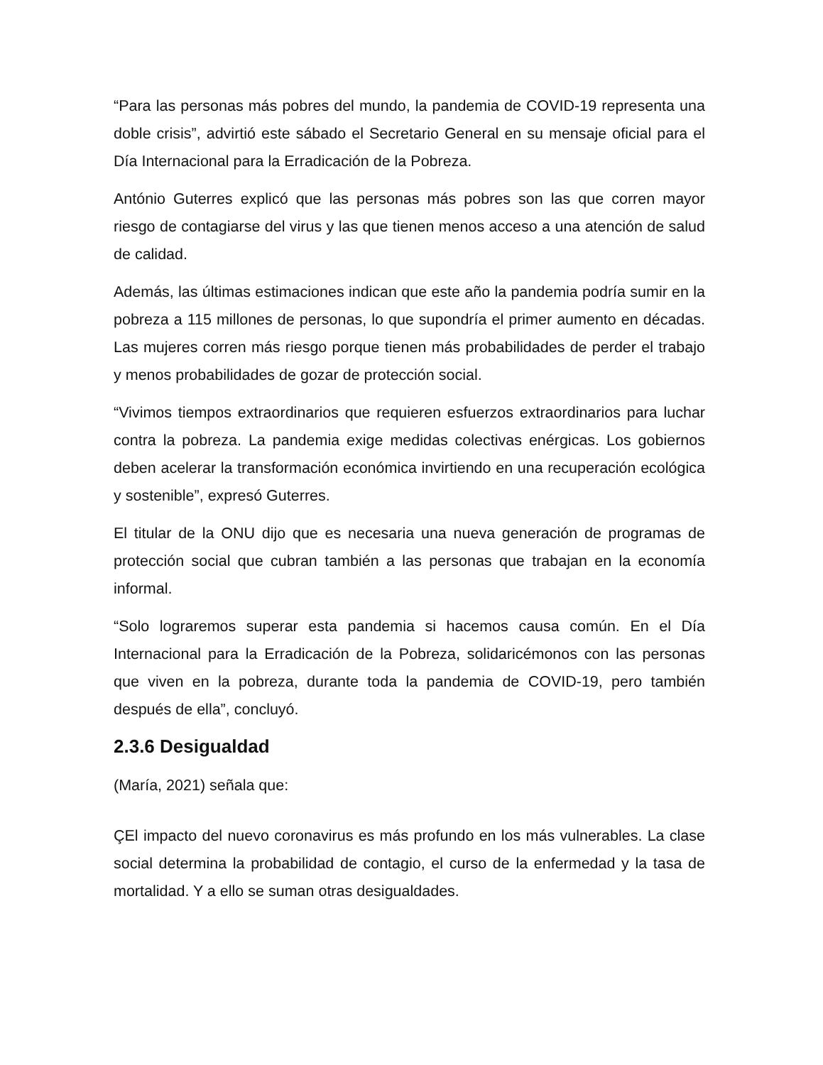“Para las personas más pobres del mundo, la pandemia de COVID-19 representa una doble crisis”, advirtió este sábado el Secretario General en su mensaje oficial para el Día Internacional para la Erradicación de la Pobreza.
António Guterres explicó que las personas más pobres son las que corren mayor riesgo de contagiarse del virus y las que tienen menos acceso a una atención de salud de calidad.
Además, las últimas estimaciones indican que este año la pandemia podría sumir en la pobreza a 115 millones de personas, lo que supondría el primer aumento en décadas. Las mujeres corren más riesgo porque tienen más probabilidades de perder el trabajo y menos probabilidades de gozar de protección social.
“Vivimos tiempos extraordinarios que requieren esfuerzos extraordinarios para luchar contra la pobreza. La pandemia exige medidas colectivas enérgicas. Los gobiernos deben acelerar la transformación económica invirtiendo en una recuperación ecológica y sostenible”, expresó Guterres.
El titular de la ONU dijo que es necesaria una nueva generación de programas de protección social que cubran también a las personas que trabajan en la economía informal.
“Solo lograremos superar esta pandemia si hacemos causa común. En el Día Internacional para la Erradicación de la Pobreza, solidaricémonos con las personas que viven en la pobreza, durante toda la pandemia de COVID-19, pero también después de ella”, concluyó.
2.3.6 Desigualdad
(María, 2021) señala que:
ÇEl impacto del nuevo coronavirus es más profundo en los más vulnerables. La clase social determina la probabilidad de contagio, el curso de la enfermedad y la tasa de mortalidad. Y a ello se suman otras desigualdades.